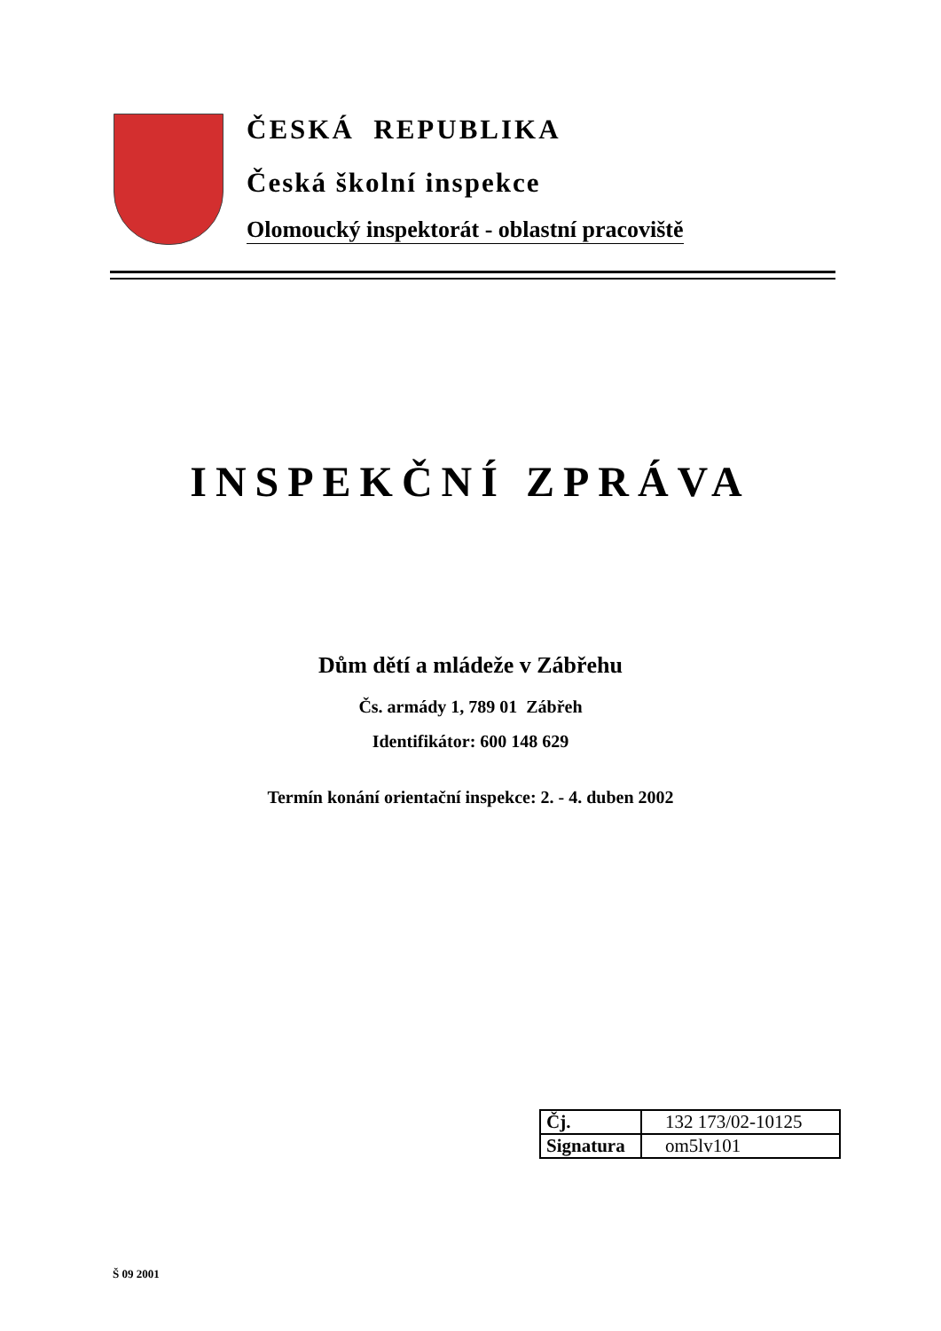ČESKÁ REPUBLIKA
Česká školní inspekce
Olomoucký inspektorát - oblastní pracoviště
INSPEKČNÍ ZPRÁVA
Dům dětí a mládeže v Zábřehu
Čs. armády 1, 789 01 Zábřeh
Identifikátor: 600 148 629
Termín konání orientační inspekce: 2. - 4. duben 2002
| Čj. | 132 173/02-10125 |
| Signatura | om5lv101 |
Š 09 2001